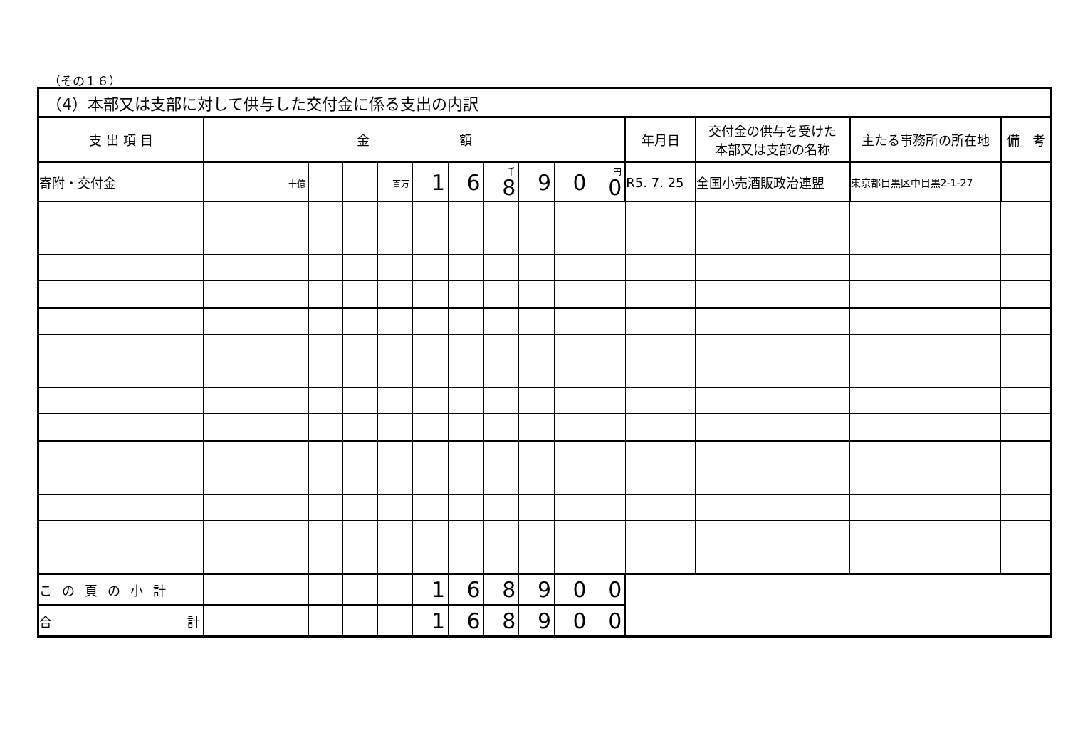（その１６）
| （4）本部又は支部に対して供与した交付金に係る支出の内訳 | | | | | | | | | | | | | | | | |
| --- | --- | --- | --- | --- | --- | --- | --- | --- | --- | --- | --- | --- | --- | --- | --- | --- |
| 支 出 項 目 | 金 額 | | | | | | | | | | | | 年月日 | 交付金の供与を受けた 本部又は支部の名称 | 主たる事務所の所在地 | 備 考 |
| 寄附・交付金 | | | 十億 | | | 百万 | 1 | 6 | 千 8 | 9 | 0 | 円 0 | R5. 7. 25 | 全国小売酒販政治連盟 | 東京都目黒区中目黒2-1-27 | |
| この頁の小計 | | | | | | | 1 | 6 | 8 | 9 | 0 | 0 | | | | |
| 合 計 | | | | | | | 1 | 6 | 8 | 9 | 0 | 0 | | | | |